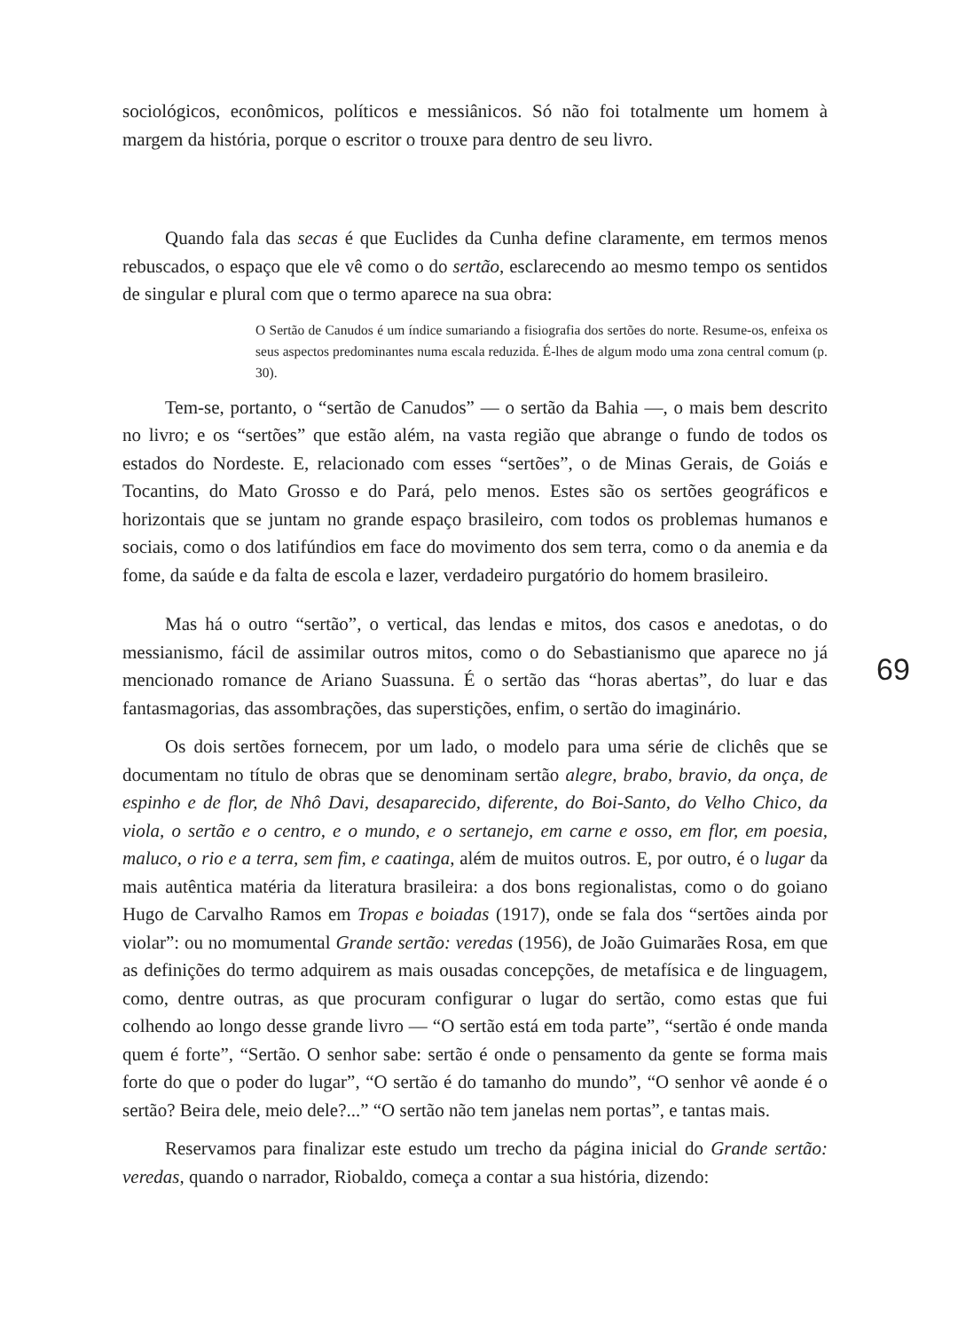sociológicos, econômicos, políticos e messiânicos. Só não foi totalmente um homem à margem da história, porque o escritor o trouxe para dentro de seu livro.
Quando fala das secas é que Euclides da Cunha define claramente, em termos menos rebuscados, o espaço que ele vê como o do sertão, esclarecendo ao mesmo tempo os sentidos de singular e plural com que o termo aparece na sua obra:
O Sertão de Canudos é um índice sumariando a fisiografia dos sertões do norte. Resume-os, enfeixa os seus aspectos predominantes numa escala reduzida. É-lhes de algum modo uma zona central comum (p. 30).
Tem-se, portanto, o “sertão de Canudos” — o sertão da Bahia —, o mais bem descrito no livro; e os “sertões” que estão além, na vasta região que abrange o fundo de todos os estados do Nordeste. E, relacionado com esses “sertões”, o de Minas Gerais, de Goiás e Tocantins, do Mato Grosso e do Pará, pelo menos. Estes são os sertões geográficos e horizontais que se juntam no grande espaço brasileiro, com todos os problemas humanos e sociais, como o dos latifúndios em face do movimento dos sem terra, como o da anemia e da fome, da saúde e da falta de escola e lazer, verdadeiro purgatório do homem brasileiro.
Mas há o outro “sertão”, o vertical, das lendas e mitos, dos casos e anedotas, o do messianismo, fácil de assimilar outros mitos, como o do Sebastianismo que aparece no já mencionado romance de Ariano Suassuna. É o sertão das “horas abertas”, do luar e das fantasmagorias, das assombrações, das superstições, enfim, o sertão do imaginário.
Os dois sertões fornecem, por um lado, o modelo para uma série de clichês que se documentam no título de obras que se denominam sertão alegre, brabo, bravio, da onça, de espinho e de flor, de Nhô Davi, desaparecido, diferente, do Boi-Santo, do Velho Chico, da viola, o sertão e o centro, e o mundo, e o sertanejo, em carne e osso, em flor, em poesia, maluco, o rio e a terra, sem fim, e caatinga, além de muitos outros. E, por outro, é o lugar da mais autêntica matéria da literatura brasileira: a dos bons regionalistas, como o do goiano Hugo de Carvalho Ramos em Tropas e boiadas (1917), onde se fala dos “sertões ainda por violar”: ou no momumental Grande sertão: veredas (1956), de João Guimarães Rosa, em que as definições do termo adquirem as mais ousadas concepções, de metafísica e de linguagem, como, dentre outras, as que procuram configurar o lugar do sertão, como estas que fui colhendo ao longo desse grande livro — “O sertão está em toda parte”, “sertão é onde manda quem é forte”, “Sertão. O senhor sabe: sertão é onde o pensamento da gente se forma mais forte do que o poder do lugar”, “O sertão é do tamanho do mundo”, “O senhor vê aonde é o sertão? Beira dele, meio dele?...” “O sertão não tem janelas nem portas”, e tantas mais.
Reservamos para finalizar este estudo um trecho da página inicial do Grande sertão: veredas, quando o narrador, Riobaldo, começa a contar a sua história, dizendo:
69